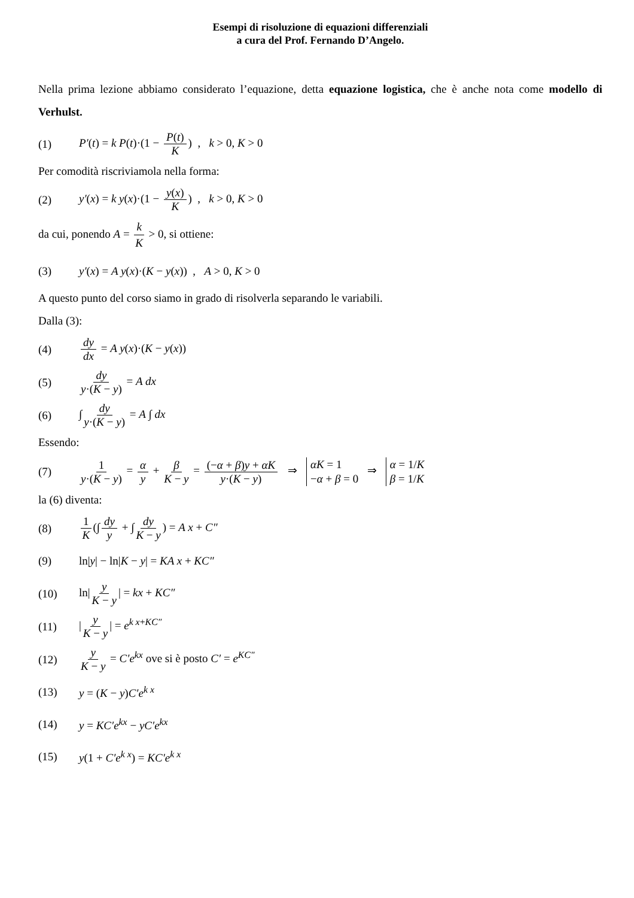Esempi di risoluzione di equazioni differenziali
a cura del Prof. Fernando D’Angelo.
Nella prima lezione abbiamo considerato l’equazione, detta equazione logistica, che è anche nota come modello di Verhulst.
(1) P′(t) = k P(t)·(1 − P(t) K) , k > 0, K > 0
Per comodità riscriviamola nella forma:
(2) y′(x) = k y(x)·(1 − y(x) K) , k > 0, K > 0
da cui, ponendo A = k K > 0, si ottiene:
(3) y′(x) = A y(x)·(K − y(x)) , A > 0, K > 0
A questo punto del corso siamo in grado di risolverla separando le variabili.
Dalla (3):
(4) dy dx = A y(x)·(K − y(x))
(5) dy y·(K − y) = A dx
(6) ∫ dy y·(K − y) = A ∫ dx
Essendo:
(7) 1 y·(K − y) = α y + β K − y = (−α + β)y + αK y·(K − y) ⇒ αK = 1
−α + β = 0 ⇒ α = 1/K
β = 1/K
la (6) diventa:
(8) 1 K (∫ dy y + ∫ dy K − y) = A x + C″
(9) ln|y| − ln|K − y| = KA x + KC″
(10) ln| y K − y | = kx + KC″
(11) | y K − y | = e<sup>k x+KC″</sup>
(12) y K − y = C′e<sup>kx</sup> ove si è posto C′ = e<sup>KC″</sup>
(13) y = (K − y)C′e<sup>k x</sup>
(14) y = KC′e<sup>kx</sup> − yC′e<sup>kx</sup>
(15) y(1 + C′e<sup>k x</sup>) = KC′e<sup>k x</sup>